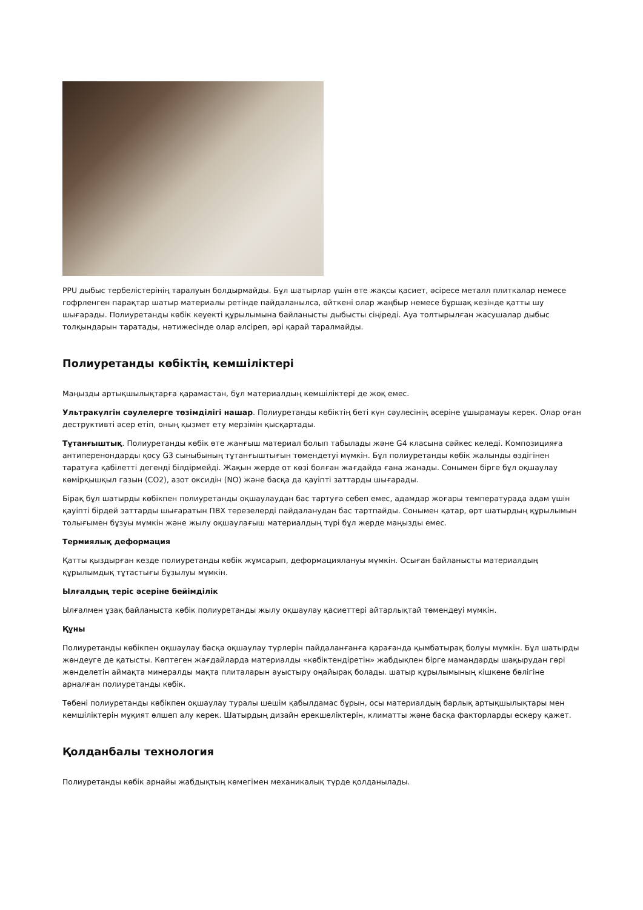PPU дыбыс тербелістерінің таралуын болдырмайды. Бұл шатырлар үшін өте жақсы қасиет, әсіресе металл плиткалар немесе гофрленген парақтар шатыр материалы ретінде пайдаланылса, өйткені олар жаңбыр немесе бұршақ кезінде қатты шу шығарады. Полиуретанды көбік кеуекті құрылымына байланысты дыбысты сіңіреді. Ауа толтырылған жасушалар дыбыс толқындарын таратады, нәтижесінде олар әлсіреп, әрі қарай таралмайды.
Полиуретанды көбіктің кемшіліктері
Маңызды артықшылықтарға қарамастан, бұл материалдың кемшіліктері де жоқ емес.
Ультракүлгін сәулелерге төзімділігі нашар. Полиуретанды көбіктің беті күн сәулесінің әсеріне ұшырамауы керек. Олар оған деструктивті әсер етіп, оның қызмет ету мерзімін қысқартады.
Тұтанғыштық. Полиуретанды көбік өте жанғыш материал болып табылады және G4 класына сәйкес келеді. Композицияға антиперенондарды қосу G3 сыныбының тұтанғыштығын төмендетуі мүмкін. Бұл полиуретанды көбік жалынды өздігінен таратуға қабілетті дегенді білдірмейді. Жақын жерде от көзі болған жағдайда ғана жанады. Сонымен бірге бұл оқшаулау көмірқышқыл газын (CO2), азот оксидін (NO) және басқа да қауіпті заттарды шығарады.
Бірақ бұл шатырды көбікпен полиуретанды оқшаулаудан бас тартуға себеп емес, адамдар жоғары температурада адам үшін қауіпті бірдей заттарды шығаратын ПВХ терезелерді пайдаланудан бас тартпайды. Сонымен қатар, өрт шатырдың құрылымын толығымен бұзуы мүмкін және жылу оқшаулағыш материалдың түрі бұл жерде маңызды емес.
Термиялық деформация
Қатты қыздырған кезде полиуретанды көбік жұмсарып, деформациялануы мүмкін. Осыған байланысты материалдың құрылымдық тұтастығы бұзылуы мүмкін.
Ылғалдың теріс әсеріне бейімділік
Ылғалмен ұзақ байланыста көбік полиуретанды жылу оқшаулау қасиеттері айтарлықтай төмендеуі мүмкін.
Құны
Полиуретанды көбікпен оқшаулау басқа оқшаулау түрлерін пайдаланғанға қарағанда қымбатырақ болуы мүмкін. Бұл шатырды жөндеуге де қатысты. Көптеген жағдайларда материалды «көбіктендіретін» жабдықпен бірге мамандарды шақырудан гөрі жөнделетін аймақта минералды мақта плиталарын ауыстыру оңайырақ болады. шатыр құрылымының кішкене бөлігіне арналған полиуретанды көбік.
Төбені полиуретанды көбікпен оқшаулау туралы шешім қабылдамас бұрын, осы материалдың барлық артықшылықтары мен кемшіліктерін мұқият өлшеп алу керек. Шатырдың дизайн ерекшеліктерін, климатты және басқа факторларды ескеру қажет.
Қолданбалы технология
Полиуретанды көбік арнайы жабдықтың көмегімен механикалық түрде қолданылады.